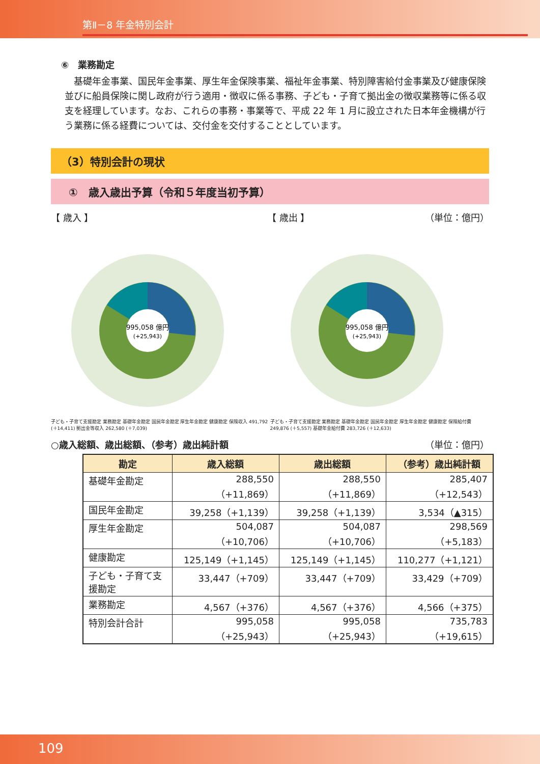第Ⅱ－8 年金特別会計
⑥　業務勘定
基礎年金事業、国民年金事業、厚生年金保険事業、福祉年金事業、特別障害給付金事業及び健康保険並びに船員保険に関し政府が行う適用・徴収に係る事務、子ども・子育て拠出金の徴収業務等に係る収支を経理しています。なお、これらの事務・事業等で、平成 22 年 1 月に設立された日本年金機構が行う業務に係る経費については、交付金を交付することとしています。
（3）特別会計の現状
①　歳入歳出予算（令和５年度当初予算）
【 歳入 】 【 歳出 】 （単位：億円）
995,058 億円
(+25,943)
子ども・子育て支援勘定 業務勘定 基礎年金勘定 国民年金勘定 厚生年金勘定 健康勘定 保険収入 491,792 (＋14,411) 拠出金等収入 262,580 (＋7,039)
995,058 億円
(+25,943)
子ども・子育て支援勘定 業務勘定 基礎年金勘定 国民年金勘定 厚生年金勘定 健康勘定 保険給付費 249,876 (＋5,557) 基礎年金給付費 283,726 (＋12,633)
○歳入総額、歳出総額、（参考）歳出純計額 （単位：億円）
| 勘定 | 歳入総額 | 歳出総額 | （参考）歳出純計額 |
| --- | --- | --- | --- |
| 基礎年金勘定 | 288,550 （+11,869） | 288,550 （+11,869） | 285,407 （+12,543） |
| 国民年金勘定 | 39,258（+1,139） | 39,258（+1,139） | 3,534（▲315） |
| 厚生年金勘定 | 504,087 （+10,706） | 504,087 （+10,706） | 298,569 （+5,183） |
| 健康勘定 | 125,149（+1,145） | 125,149（+1,145） | 110,277（+1,121） |
| 子ども・子育て支 援勘定 | 33,447（+709） | 33,447（+709） | 33,429（+709） |
| 業務勘定 | 4,567（+376） | 4,567（+376） | 4,566（+375） |
| 特別会計合計 | 995,058 （+25,943） | 995,058 （+25,943） | 735,783 （+19,615） |
109